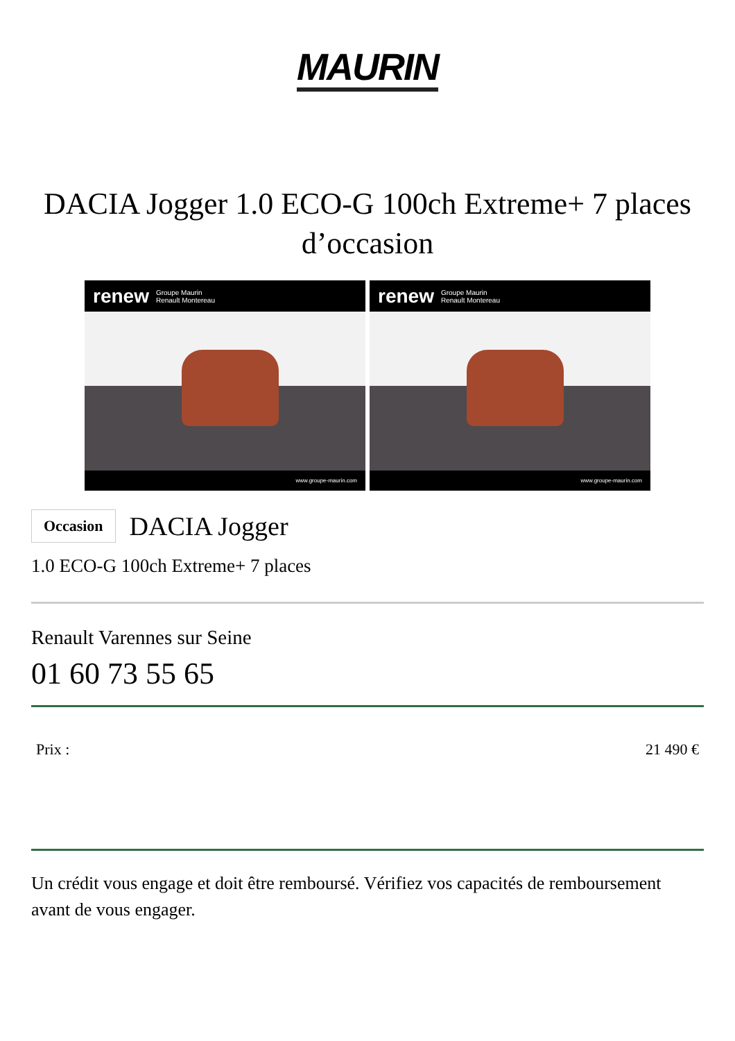MAURIN
DACIA Jogger 1.0 ECO-G 100ch Extreme+ 7 places d’occasion
renew Groupe Maurin
Renault Montereau
www.groupe-maurin.com
renew Groupe Maurin
Renault Montereau
www.groupe-maurin.com
Occasion
DACIA Jogger
1.0 ECO-G 100ch Extreme+ 7 places
Renault Varennes sur Seine
01 60 73 55 65
Prix : 21 490 €
Un crédit vous engage et doit être remboursé. Vérifiez vos capacités de remboursement avant de vous engager.